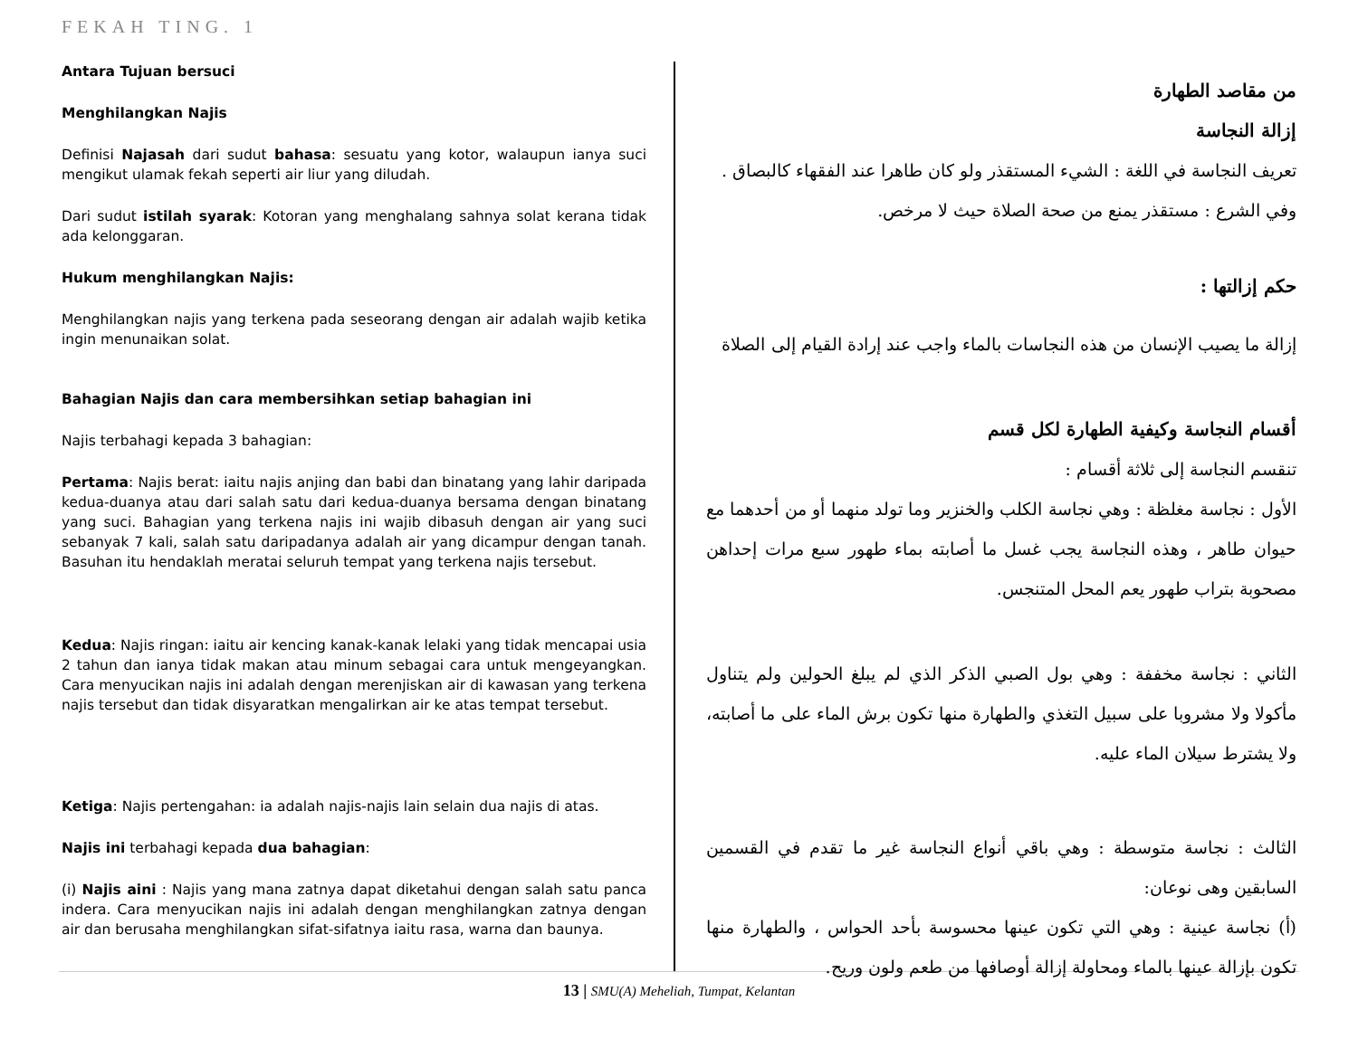FEKAH TING. 1
Antara Tujuan bersuci
Menghilangkan Najis
Definisi Najasah dari sudut bahasa: sesuatu yang kotor, walaupun ianya suci mengikut ulamak fekah seperti air liur yang diludah.
Dari sudut istilah syarak: Kotoran yang menghalang sahnya solat kerana tidak ada kelonggaran.
Hukum menghilangkan Najis:
Menghilangkan najis yang terkena pada seseorang dengan air adalah wajib ketika ingin menunaikan solat.
Bahagian Najis dan cara membersihkan setiap bahagian ini
Najis terbahagi kepada 3 bahagian:
Pertama: Najis berat: iaitu najis anjing dan babi dan binatang yang lahir daripada kedua-duanya atau dari salah satu dari kedua-duanya bersama dengan binatang yang suci. Bahagian yang terkena najis ini wajib dibasuh dengan air yang suci sebanyak 7 kali, salah satu daripadanya adalah air yang dicampur dengan tanah. Basuhan itu hendaklah meratai seluruh tempat yang terkena najis tersebut.
Kedua: Najis ringan: iaitu air kencing kanak-kanak lelaki yang tidak mencapai usia 2 tahun dan ianya tidak makan atau minum sebagai cara untuk mengeyangkan. Cara menyucikan najis ini adalah dengan merenjiskan air di kawasan yang terkena najis tersebut dan tidak disyaratkan mengalirkan air ke atas tempat tersebut.
Ketiga: Najis pertengahan: ia adalah najis-najis lain selain dua najis di atas.
Najis ini terbahagi kepada dua bahagian:
(i) Najis aini : Najis yang mana zatnya dapat diketahui dengan salah satu panca indera. Cara menyucikan najis ini adalah dengan menghilangkan zatnya dengan air dan berusaha menghilangkan sifat-sifatnya iaitu rasa, warna dan baunya.
من مقاصد الطهارة
إزالة النجاسة
تعريف النجاسة في اللغة : الشيء المستقذر ولو كان طاهرا عند الفقهاء كالبصاق .
وفي الشرع : مستقذر يمنع من صحة الصلاة حيث لا مرخص.
حكم إزالتها :
إزالة ما يصيب الإنسان من هذه النجاسات بالماء واجب عند إرادة القيام إلى الصلاة
أقسام النجاسة وكيفية الطهارة لكل قسم
تنقسم النجاسة إلى ثلاثة أقسام :
الأول : نجاسة مغلظة : وهي نجاسة الكلب والخنزير وما تولد منهما أو من أحدهما مع حيوان طاهر ، وهذه النجاسة يجب غسل ما أصابته بماء طهور سبع مرات إحداهن مصحوبة بتراب طهور يعم المحل المتنجس.
الثاني : نجاسة مخففة : وهي بول الصبي الذكر الذي لم يبلغ الحولين ولم يتناول مأكولا ولا مشروبا على سبيل التغذي والطهارة منها تكون برش الماء على ما أصابته، ولا يشترط سيلان الماء عليه.
الثالث : نجاسة متوسطة : وهي باقي أنواع النجاسة غير ما تقدم في القسمين السابقين وهى نوعان:
(أ) نجاسة عينية : وهي التي تكون عينها محسوسة بأحد الحواس ، والطهارة منها تكون بإزالة عينها بالماء ومحاولة إزالة أوصافها من طعم ولون وريح.
13 | SMU(A) Meheliah, Tumpat, Kelantan